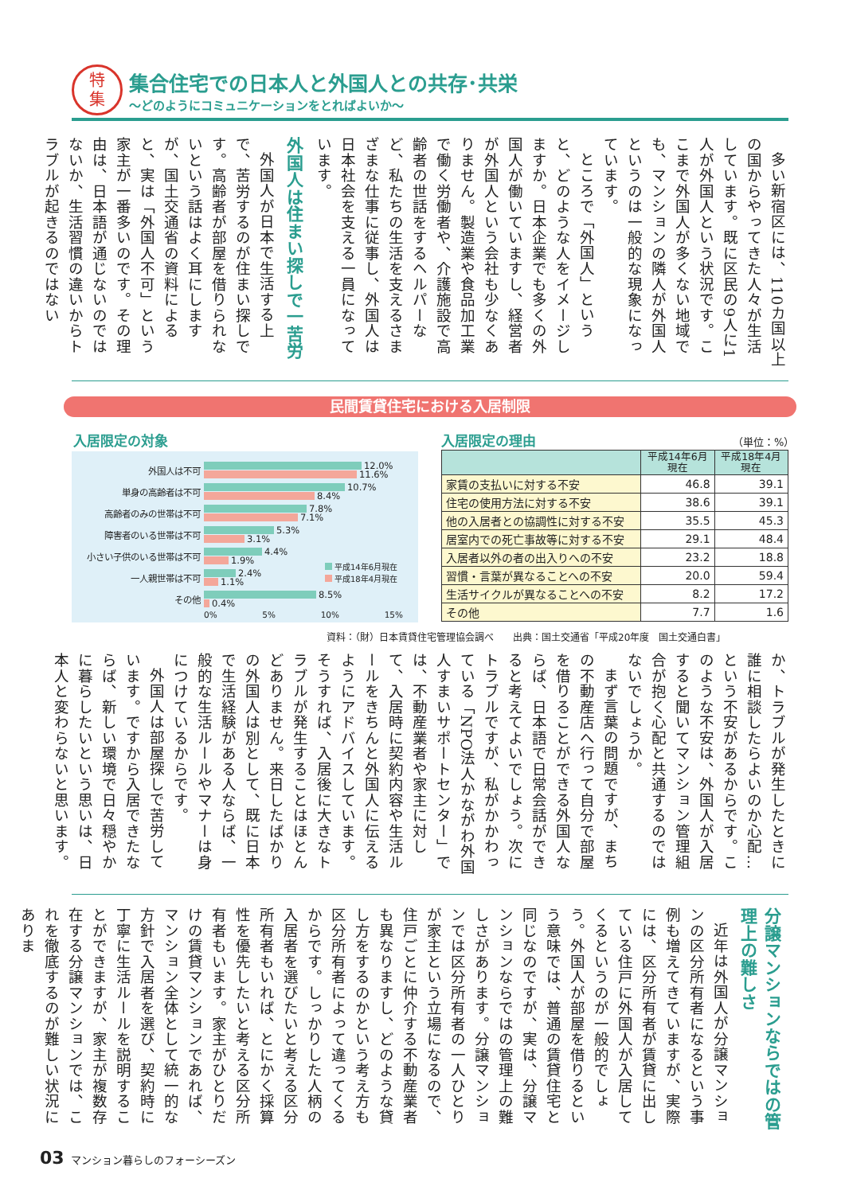特
集
集合住宅での日本人と外国人との共存･共栄
～どのようにコミュニケーションをとればよいか～
多い新宿区には、110カ国以上の国からやってきた人々が生活しています。既に区民の9人に1人が外国人という状況です。ここまで外国人が多くない地域でも、マンションの隣人が外国人というのは一般的な現象になっています。
ところで「外国人」というと、どのような人をイメージしますか。日本企業でも多くの外国人が働いていますし、経営者が外国人という会社も少なくありません。製造業や食品加工業で働く労働者や、介護施設で高齢者の世話をするヘルパーなど、私たちの生活を支えるさまざまな仕事に従事し、外国人は日本社会を支える一員になっています。
外国人は住まい探しで一苦労
外国人が日本で生活する上で、苦労するのが住まい探しです。高齢者が部屋を借りられないという話はよく耳にしますが、国土交通省の資料によると、実は「外国人不可」という家主が一番多いのです。その理由は、日本語が通じないのではないか、生活習慣の違いからトラブルが起きるのではない
民間賃貸住宅における入居制限
入居限定の対象 入居限定の理由 （単位：%）
外国人は不可
12.0%
11.6%
単身の高齢者は不可
10.7%
8.4%
高齢者のみの世帯は不可
7.8%
7.1%
障害者のいる世帯は不可
5.3%
3.1%
小さい子供のいる世帯は不可
4.4%
1.9%
一人親世帯は不可
2.4%
1.1%
その他
8.5%
0.4%
0% 5% 10% 15%
平成14年6月現在
平成18年4月現在
| | 平成14年6月 現在 | 平成18年4月 現在 |
| --- | --- | --- |
| 家賃の支払いに対する不安 | 46.8 | 39.1 |
| 住宅の使用方法に対する不安 | 38.6 | 39.1 |
| 他の入居者との協調性に対する不安 | 35.5 | 45.3 |
| 居室内での死亡事故等に対する不安 | 29.1 | 48.4 |
| 入居者以外の者の出入りへの不安 | 23.2 | 18.8 |
| 習慣・言葉が異なることへの不安 | 20.0 | 59.4 |
| 生活サイクルが異なることへの不安 | 8.2 | 17.2 |
| その他 | 7.7 | 1.6 |
資料：（財）日本賃貸住宅管理協会調べ　　出典：国土交通省「平成20年度　国土交通白書」
か、トラブルが発生したときに誰に相談したらよいのか心配…という不安があるからです。このような不安は、外国人が入居すると聞いてマンション管理組合が抱く心配と共通するのではないでしょうか。
まず言葉の問題ですが、まちの不動産店へ行って自分で部屋を借りることができる外国人ならば、日本語で日常会話ができると考えてよいでしょう。次にトラブルですが、私がかかわっている「NPO法人かながわ外国人すまいサポートセンター」では、不動産業者や家主に対して、入居時に契約内容や生活ルールをきちんと外国人に伝えるようにアドバイスしています。そうすれば、入居後に大きなトラブルが発生することはほとんどありません。来日したばかりの外国人は別として、既に日本で生活経験がある人ならば、一般的な生活ルールやマナーは身につけているからです。
外国人は部屋探しで苦労しています。ですから入居できたならば、新しい環境で日々穏やかに暮らしたいという思いは、日本人と変わらないと思います。
分譲マンションならではの管理上の難しさ
近年は外国人が分譲マンションの区分所有者になるという事例も増えてきていますが、実際には、区分所有者が賃貸に出している住戸に外国人が入居してくるというのが一般的でしょう。外国人が部屋を借りるという意味では、普通の賃貸住宅と同じなのですが、実は、分譲マンションならではの管理上の難しさがあります。分譲マンションでは区分所有者の一人ひとりが家主という立場になるので、住戸ごとに仲介する不動産業者も異なりますし、どのような貸し方をするのかという考え方も区分所有者によって違ってくるからです。しっかりした人柄の入居者を選びたいと考える区分所有者もいれば、とにかく採算性を優先したいと考える区分所有者もいます。家主がひとりだけの賃貸マンションであれば、マンション全体として統一的な方針で入居者を選び、契約時に丁寧に生活ルールを説明することができますが、家主が複数存在する分譲マンションでは、これを徹底するのが難しい状況にありま
03 マンション暮らしのフォーシーズン